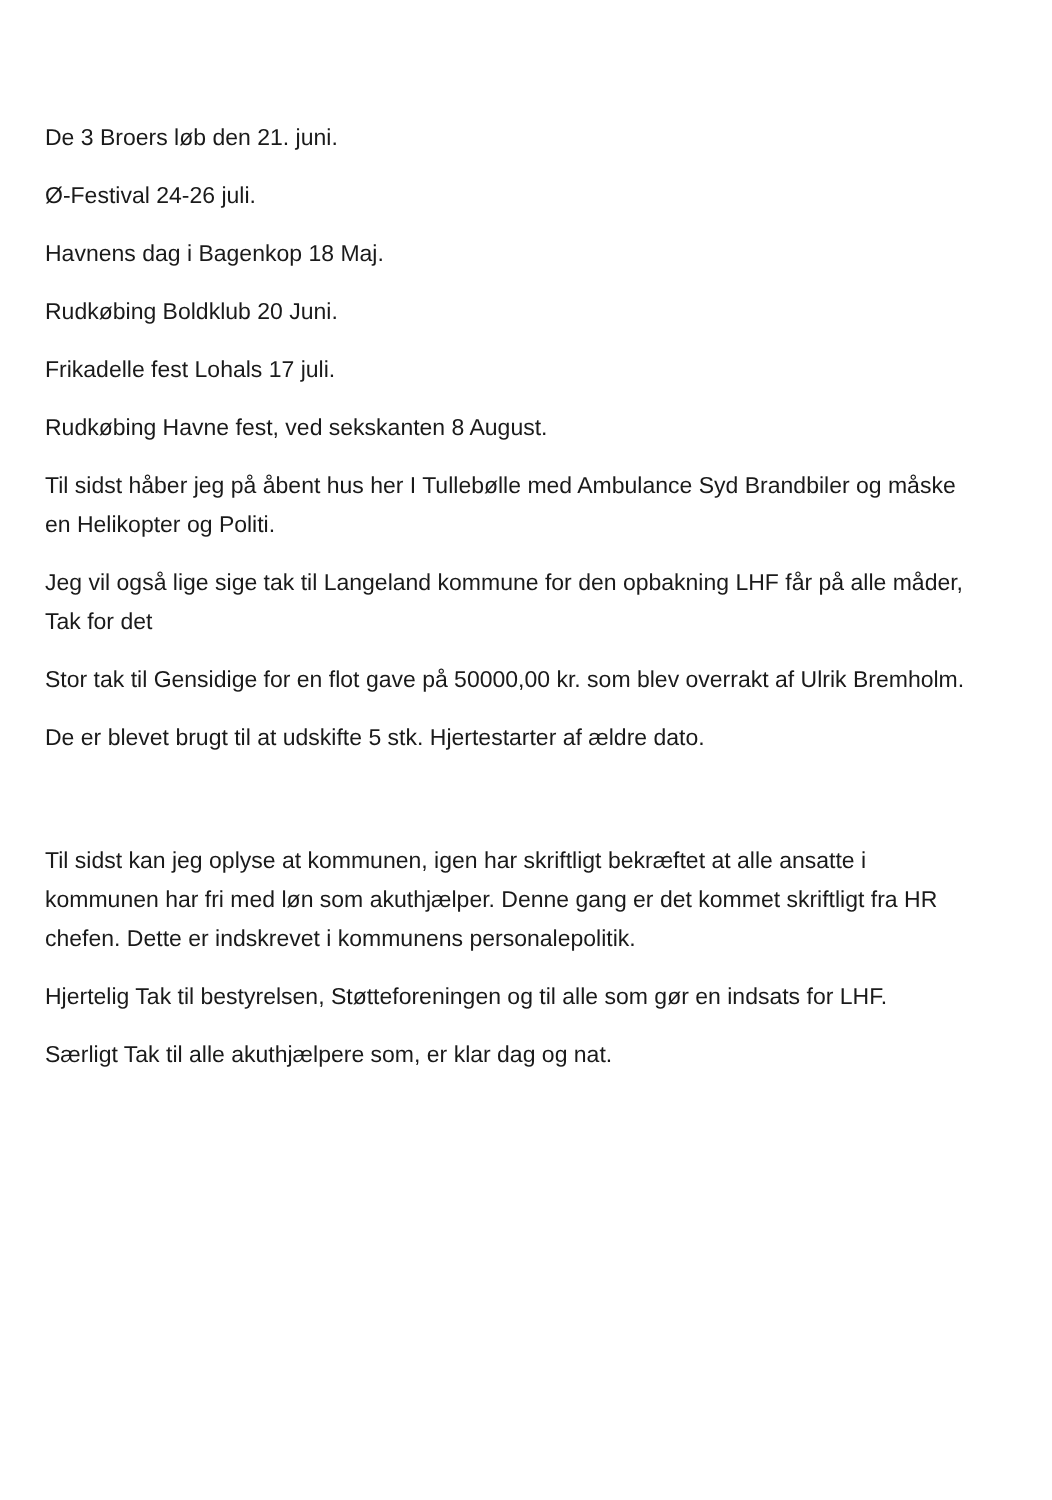De 3 Broers løb den 21. juni.
Ø-Festival 24-26 juli.
Havnens dag i Bagenkop 18 Maj.
Rudkøbing Boldklub 20 Juni.
Frikadelle fest Lohals 17 juli.
Rudkøbing Havne fest, ved sekskanten 8 August.
Til sidst håber jeg på åbent hus her I Tullebølle med Ambulance Syd Brandbiler og måske en Helikopter og Politi.
Jeg vil også lige sige tak til Langeland kommune for den opbakning LHF får på alle måder, Tak for det
Stor tak til Gensidige for en flot gave på 50000,00 kr. som blev overrakt af Ulrik Bremholm.
De er blevet brugt til at udskifte 5 stk. Hjertestarter af ældre dato.
Til sidst kan jeg oplyse at kommunen, igen har skriftligt bekræftet at alle ansatte i kommunen har fri med løn som akuthjælper. Denne gang er det kommet skriftligt fra HR chefen. Dette er indskrevet i kommunens personalepolitik.
Hjertelig Tak til bestyrelsen, Støtteforeningen og til alle som gør en indsats for LHF.
Særligt Tak til alle akuthjælpere som, er klar dag og nat.